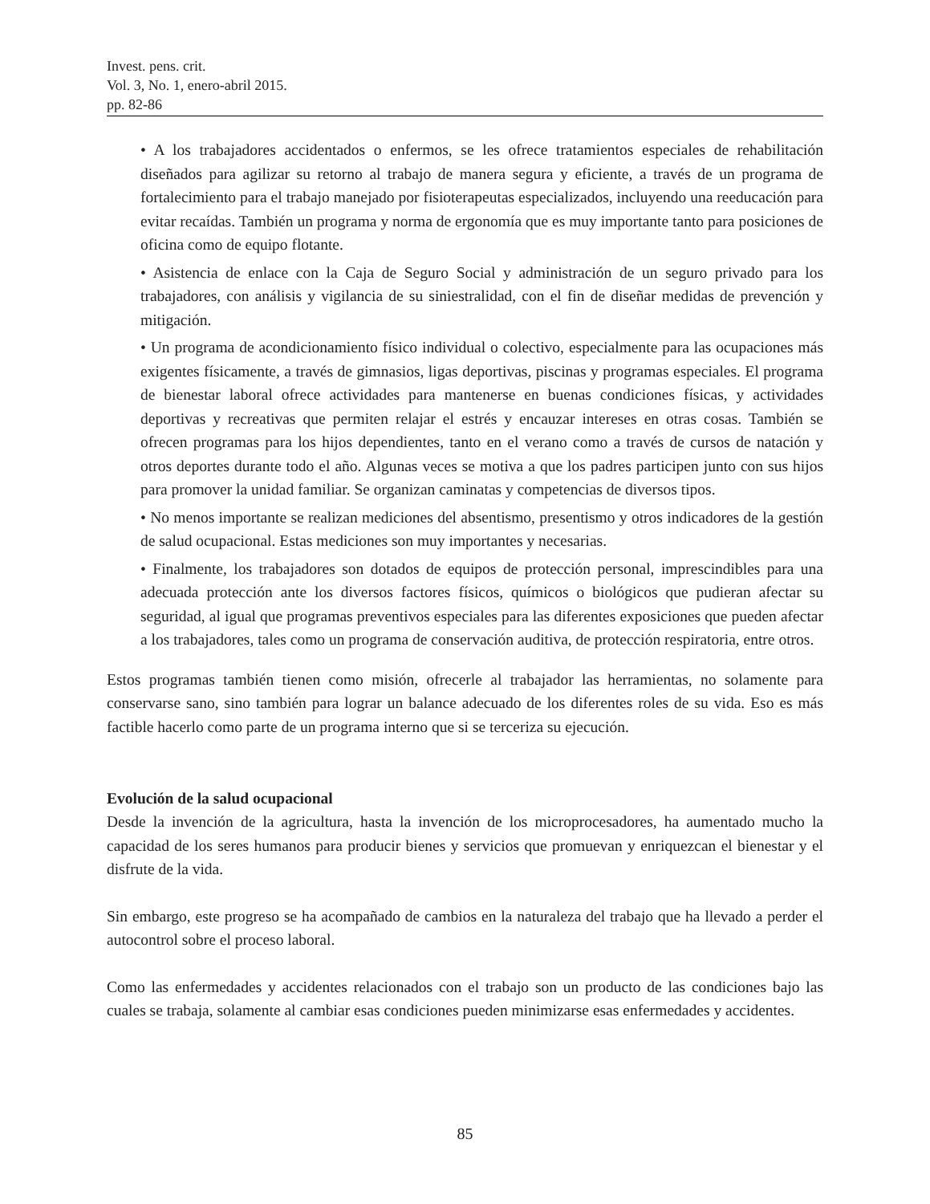Invest. pens. crit.
Vol. 3, No. 1, enero-abril 2015.
pp. 82-86
• A los trabajadores accidentados o enfermos, se les ofrece tratamientos especiales de rehabilitación diseñados para agilizar su retorno al trabajo de manera segura y eficiente, a través de un programa de fortalecimiento para el trabajo manejado por fisioterapeutas especializados, incluyendo una reeducación para evitar recaídas. También un programa y norma de ergonomía que es muy importante tanto para posiciones de oficina como de equipo flotante.
• Asistencia de enlace con la Caja de Seguro Social y administración de un seguro privado para los trabajadores, con análisis y vigilancia de su siniestralidad, con el fin de diseñar medidas de prevención y mitigación.
• Un programa de acondicionamiento físico individual o colectivo, especialmente para las ocupaciones más exigentes físicamente, a través de gimnasios, ligas deportivas, piscinas y programas especiales. El programa de bienestar laboral ofrece actividades para mantenerse en buenas condiciones físicas, y actividades deportivas y recreativas que permiten relajar el estrés y encauzar intereses en otras cosas. También se ofrecen programas para los hijos dependientes, tanto en el verano como a través de cursos de natación y otros deportes durante todo el año. Algunas veces se motiva a que los padres participen junto con sus hijos para promover la unidad familiar. Se organizan caminatas y competencias de diversos tipos.
• No menos importante se realizan mediciones del absentismo, presentismo y otros indicadores de la gestión de salud ocupacional. Estas mediciones son muy importantes y necesarias.
• Finalmente, los trabajadores son dotados de equipos de protección personal, imprescindibles para una adecuada protección ante los diversos factores físicos, químicos o biológicos que pudieran afectar su seguridad, al igual que programas preventivos especiales para las diferentes exposiciones que pueden afectar a los trabajadores, tales como un programa de conservación auditiva, de protección respiratoria, entre otros.
Estos programas también tienen como misión, ofrecerle al trabajador las herramientas, no solamente para conservarse sano, sino también para lograr un balance adecuado de los diferentes roles de su vida. Eso es más factible hacerlo como parte de un programa interno que si se terceriza su ejecución.
Evolución de la salud ocupacional
Desde la invención de la agricultura, hasta la invención de los microprocesadores, ha aumentado mucho la capacidad de los seres humanos para producir bienes y servicios que promuevan y enriquezcan el bienestar y el disfrute de la vida.
Sin embargo, este progreso se ha acompañado de cambios en la naturaleza del trabajo que ha llevado a perder el autocontrol sobre el proceso laboral.
Como las enfermedades y accidentes relacionados con el trabajo son un producto de las condiciones bajo las cuales se trabaja, solamente al cambiar esas condiciones pueden minimizarse esas enfermedades y accidentes.
85